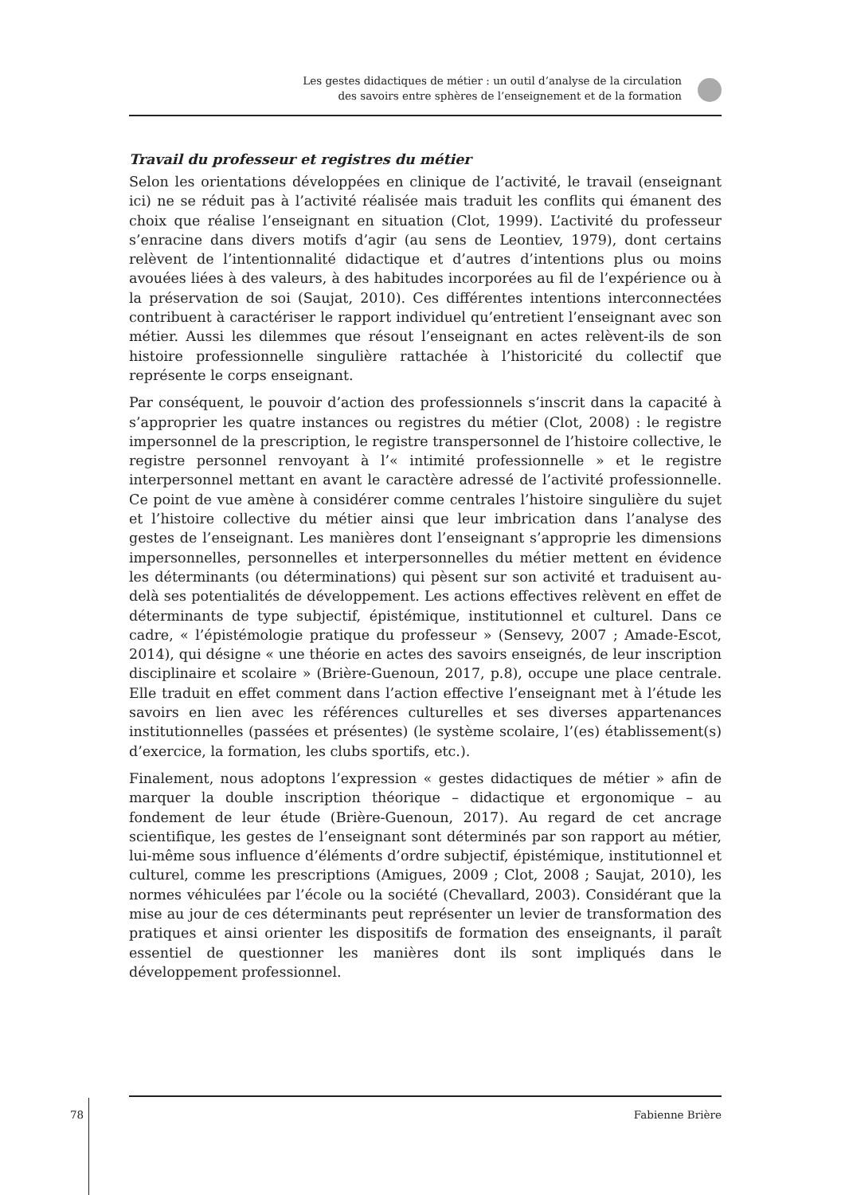Les gestes didactiques de métier : un outil d’analyse de la circulation
des savoirs entre sphères de l’enseignement et de la formation
Travail du professeur et registres du métier
Selon les orientations développées en clinique de l’activité, le travail (enseignant ici) ne se réduit pas à l’activité réalisée mais traduit les conflits qui émanent des choix que réalise l’enseignant en situation (Clot, 1999). L’activité du professeur s’enracine dans divers motifs d’agir (au sens de Leontiev, 1979), dont certains relèvent de l’intentionnalité didactique et d’autres d’intentions plus ou moins avouées liées à des valeurs, à des habitudes incorporées au fil de l’expérience ou à la préservation de soi (Saujat, 2010). Ces différentes intentions interconnectées contribuent à caractériser le rapport individuel qu’entretient l’enseignant avec son métier. Aussi les dilemmes que résout l’enseignant en actes relèvent-ils de son histoire professionnelle singulière rattachée à l’historicité du collectif que représente le corps enseignant.
Par conséquent, le pouvoir d’action des professionnels s’inscrit dans la capacité à s’approprier les quatre instances ou registres du métier (Clot, 2008) : le registre impersonnel de la prescription, le registre transpersonnel de l’histoire collective, le registre personnel renvoyant à l’« intimité professionnelle » et le registre interpersonnel mettant en avant le caractère adressé de l’activité professionnelle. Ce point de vue amène à considérer comme centrales l’histoire singulière du sujet et l’histoire collective du métier ainsi que leur imbrication dans l’analyse des gestes de l’enseignant. Les manières dont l’enseignant s’approprie les dimensions impersonnelles, personnelles et interpersonnelles du métier mettent en évidence les déterminants (ou déterminations) qui pèsent sur son activité et traduisent au-delà ses potentialités de développement. Les actions effectives relèvent en effet de déterminants de type subjectif, épistémique, institutionnel et culturel. Dans ce cadre, « l’épistémologie pratique du professeur » (Sensevy, 2007 ; Amade-Escot, 2014), qui désigne « une théorie en actes des savoirs enseignés, de leur inscription disciplinaire et scolaire » (Brière-Guenoun, 2017, p.8), occupe une place centrale. Elle traduit en effet comment dans l’action effective l’enseignant met à l’étude les savoirs en lien avec les références culturelles et ses diverses appartenances institutionnelles (passées et présentes) (le système scolaire, l’(es) établissement(s) d’exercice, la formation, les clubs sportifs, etc.).
Finalement, nous adoptons l’expression « gestes didactiques de métier » afin de marquer la double inscription théorique – didactique et ergonomique – au fondement de leur étude (Brière-Guenoun, 2017). Au regard de cet ancrage scientifique, les gestes de l’enseignant sont déterminés par son rapport au métier, lui-même sous influence d’éléments d’ordre subjectif, épistémique, institutionnel et culturel, comme les prescriptions (Amigues, 2009 ; Clot, 2008 ; Saujat, 2010), les normes véhiculées par l’école ou la société (Chevallard, 2003). Considérant que la mise au jour de ces déterminants peut représenter un levier de transformation des pratiques et ainsi orienter les dispositifs de formation des enseignants, il paraît essentiel de questionner les manières dont ils sont impliqués dans le développement professionnel.
78
Fabienne Brière